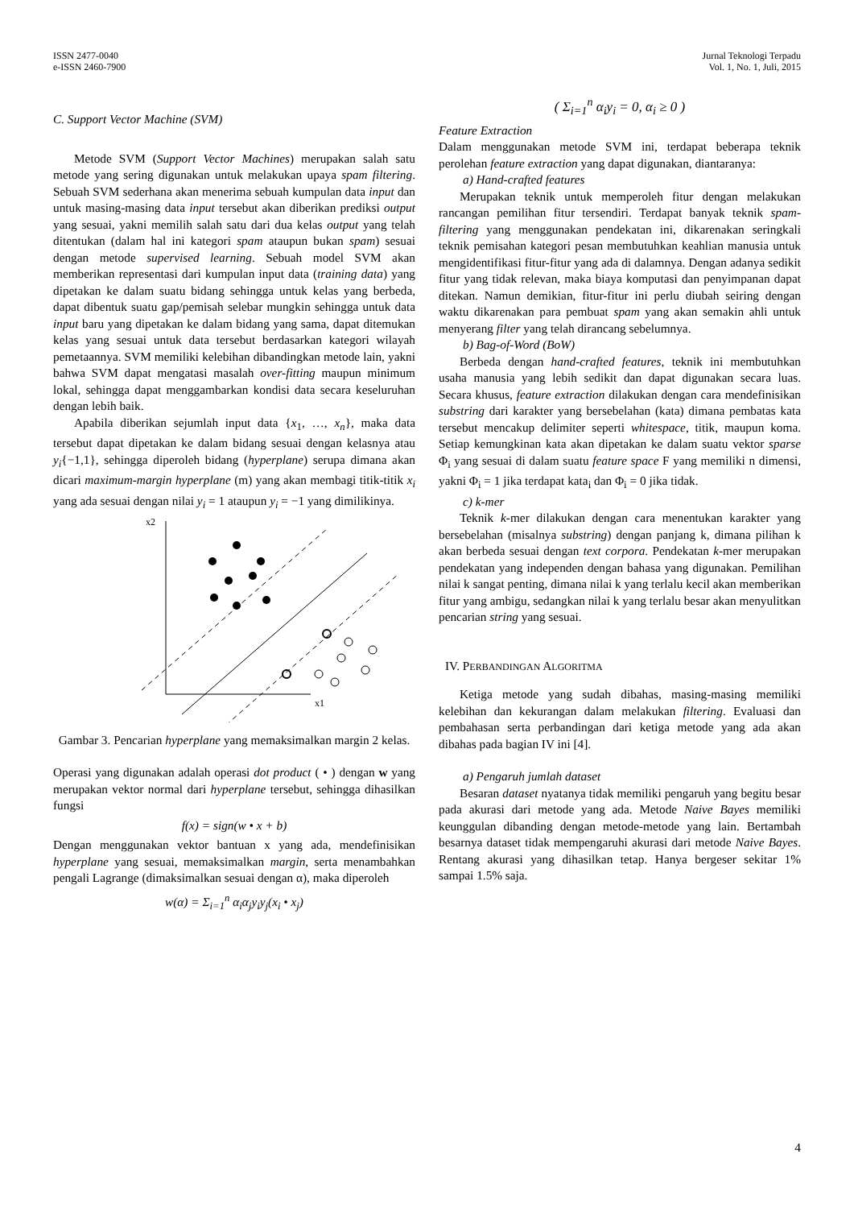ISSN 2477-0040
e-ISSN 2460-7900
Jurnal Teknologi Terpadu
Vol. 1, No. 1, Juli, 2015
C. Support Vector Machine (SVM)
Metode SVM (Support Vector Machines) merupakan salah satu metode yang sering digunakan untuk melakukan upaya spam filtering. Sebuah SVM sederhana akan menerima sebuah kumpulan data input dan untuk masing-masing data input tersebut akan diberikan prediksi output yang sesuai, yakni memilih salah satu dari dua kelas output yang telah ditentukan (dalam hal ini kategori spam ataupun bukan spam) sesuai dengan metode supervised learning. Sebuah model SVM akan memberikan representasi dari kumpulan input data (training data) yang dipetakan ke dalam suatu bidang sehingga untuk kelas yang berbeda, dapat dibentuk suatu gap/pemisah selebar mungkin sehingga untuk data input baru yang dipetakan ke dalam bidang yang sama, dapat ditemukan kelas yang sesuai untuk data tersebut berdasarkan kategori wilayah pemetaannya. SVM memiliki kelebihan dibandingkan metode lain, yakni bahwa SVM dapat mengatasi masalah over-fitting maupun minimum lokal, sehingga dapat menggambarkan kondisi data secara keseluruhan dengan lebih baik.
Apabila diberikan sejumlah input data {x<sub>1</sub>, …, x<sub>n</sub>}, maka data tersebut dapat dipetakan ke dalam bidang sesuai dengan kelasnya atau y<sub>i</sub>{−1,1}, sehingga diperoleh bidang (hyperplane) serupa dimana akan dicari maximum-margin hyperplane (m) yang akan membagi titik-titik x<sub>i</sub> yang ada sesuai dengan nilai y<sub>i</sub> = 1 ataupun y<sub>i</sub> = −1 yang dimilikinya.
x2
x1
Gambar 3. Pencarian hyperplane yang memaksimalkan margin 2 kelas.
Operasi yang digunakan adalah operasi dot product ( • ) dengan w yang merupakan vektor normal dari hyperplane tersebut, sehingga dihasilkan fungsi
f(x) = sign(w • x + b)
Dengan menggunakan vektor bantuan x yang ada, mendefinisikan hyperplane yang sesuai, memaksimalkan margin, serta menambahkan pengali Lagrange (dimaksimalkan sesuai dengan α), maka diperoleh
w(α) = Σ<sub>i=1</sub><sup>n</sup> α<sub>i</sub>α<sub>j</sub>y<sub>i</sub>y<sub>j</sub>(x<sub>i</sub> • x<sub>j</sub>)
( Σ<sub>i=1</sub><sup>n</sup> α<sub>i</sub>y<sub>i</sub> = 0, α<sub>i</sub> ≥ 0 )
Feature Extraction
Dalam menggunakan metode SVM ini, terdapat beberapa teknik perolehan feature extraction yang dapat digunakan, diantaranya:
a) Hand-crafted features
Merupakan teknik untuk memperoleh fitur dengan melakukan rancangan pemilihan fitur tersendiri. Terdapat banyak teknik spam-filtering yang menggunakan pendekatan ini, dikarenakan seringkali teknik pemisahan kategori pesan membutuhkan keahlian manusia untuk mengidentifikasi fitur-fitur yang ada di dalamnya. Dengan adanya sedikit fitur yang tidak relevan, maka biaya komputasi dan penyimpanan dapat ditekan. Namun demikian, fitur-fitur ini perlu diubah seiring dengan waktu dikarenakan para pembuat spam yang akan semakin ahli untuk menyerang filter yang telah dirancang sebelumnya.
b) Bag-of-Word (BoW)
Berbeda dengan hand-crafted features, teknik ini membutuhkan usaha manusia yang lebih sedikit dan dapat digunakan secara luas. Secara khusus, feature extraction dilakukan dengan cara mendefinisikan substring dari karakter yang bersebelahan (kata) dimana pembatas kata tersebut mencakup delimiter seperti whitespace, titik, maupun koma. Setiap kemungkinan kata akan dipetakan ke dalam suatu vektor sparse Φ<sub>i</sub> yang sesuai di dalam suatu feature space F yang memiliki n dimensi, yakni Φ<sub>i</sub> = 1 jika terdapat kata<sub>i</sub> dan Φ<sub>i</sub> = 0 jika tidak.
c) k-mer
Teknik k-mer dilakukan dengan cara menentukan karakter yang bersebelahan (misalnya substring) dengan panjang k, dimana pilihan k akan berbeda sesuai dengan text corpora. Pendekatan k-mer merupakan pendekatan yang independen dengan bahasa yang digunakan. Pemilihan nilai k sangat penting, dimana nilai k yang terlalu kecil akan memberikan fitur yang ambigu, sedangkan nilai k yang terlalu besar akan menyulitkan pencarian string yang sesuai.
IV. PERBANDINGAN ALGORITMA
Ketiga metode yang sudah dibahas, masing-masing memiliki kelebihan dan kekurangan dalam melakukan filtering. Evaluasi dan pembahasan serta perbandingan dari ketiga metode yang ada akan dibahas pada bagian IV ini [4].
a) Pengaruh jumlah dataset
Besaran dataset nyatanya tidak memiliki pengaruh yang begitu besar pada akurasi dari metode yang ada. Metode Naive Bayes memiliki keunggulan dibanding dengan metode-metode yang lain. Bertambah besarnya dataset tidak mempengaruhi akurasi dari metode Naive Bayes. Rentang akurasi yang dihasilkan tetap. Hanya bergeser sekitar 1% sampai 1.5% saja.
4